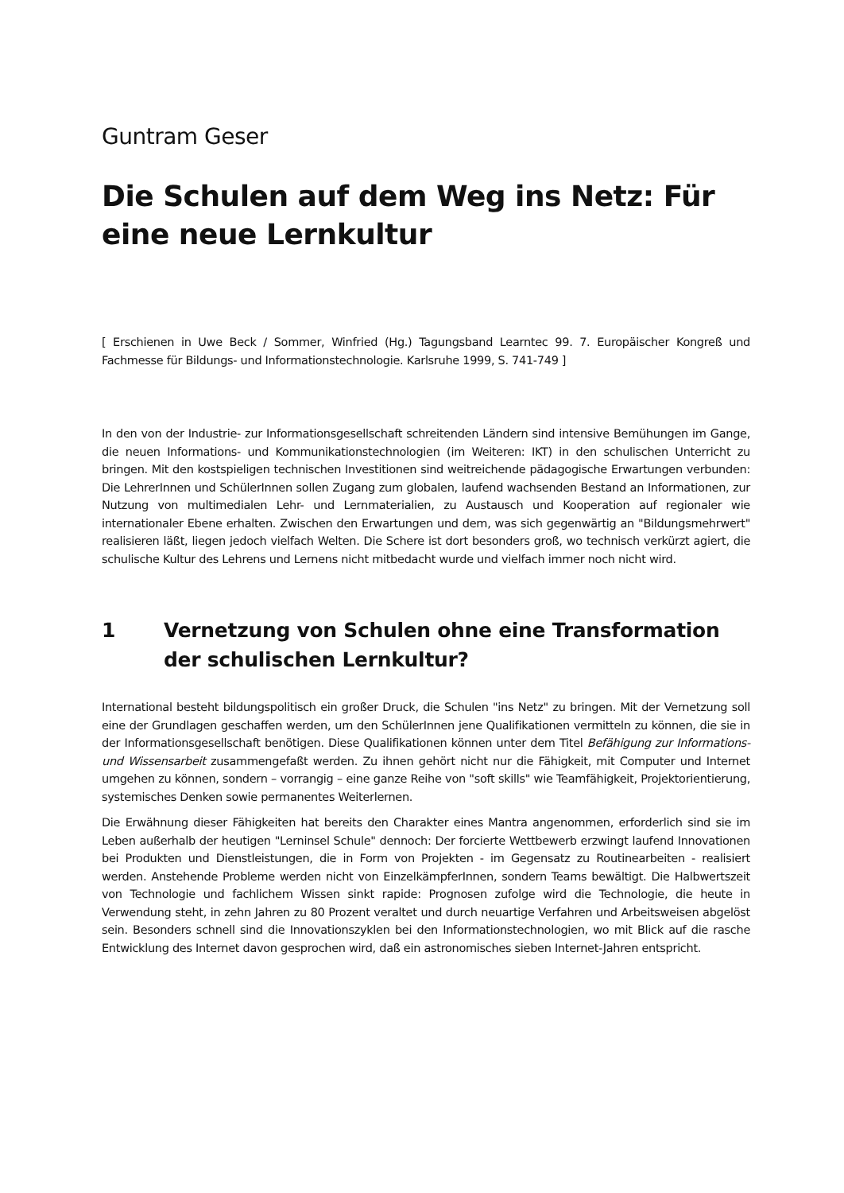Guntram Geser
Die Schulen auf dem Weg ins Netz: Für eine neue Lernkultur
[ Erschienen in Uwe Beck / Sommer, Winfried (Hg.) Tagungsband Learntec 99. 7. Europäischer Kongreß und Fachmesse für Bildungs- und Informationstechnologie. Karlsruhe 1999, S. 741-749 ]
In den von der Industrie- zur Informationsgesellschaft schreitenden Ländern sind intensive Bemühungen im Gange, die neuen Informations- und Kommunikationstechnologien (im Weiteren: IKT) in den schulischen Unterricht zu bringen. Mit den kostspieligen technischen Investitionen sind weitreichende pädagogische Erwartungen verbunden: Die LehrerInnen und SchülerInnen sollen Zugang zum globalen, laufend wachsenden Bestand an Informationen, zur Nutzung von multimedialen Lehr- und Lernmaterialien, zu Austausch und Kooperation auf regionaler wie internationaler Ebene erhalten. Zwischen den Erwartungen und dem, was sich gegenwärtig an "Bildungsmehrwert" realisieren läßt, liegen jedoch vielfach Welten. Die Schere ist dort besonders groß, wo technisch verkürzt agiert, die schulische Kultur des Lehrens und Lernens nicht mitbedacht wurde und vielfach immer noch nicht wird.
1 Vernetzung von Schulen ohne eine Transformation der schulischen Lernkultur?
International besteht bildungspolitisch ein großer Druck, die Schulen "ins Netz" zu bringen. Mit der Vernetzung soll eine der Grundlagen geschaffen werden, um den SchülerInnen jene Qualifikationen vermitteln zu können, die sie in der Informationsgesellschaft benötigen. Diese Qualifikationen können unter dem Titel Befähigung zur Informations- und Wissensarbeit zusammengefaßt werden. Zu ihnen gehört nicht nur die Fähigkeit, mit Computer und Internet umgehen zu können, sondern – vorrangig – eine ganze Reihe von "soft skills" wie Teamfähigkeit, Projektorientierung, systemisches Denken sowie permanentes Weiterlernen.
Die Erwähnung dieser Fähigkeiten hat bereits den Charakter eines Mantra angenommen, erforderlich sind sie im Leben außerhalb der heutigen "Lerninsel Schule" dennoch: Der forcierte Wettbewerb erzwingt laufend Innovationen bei Produkten und Dienstleistungen, die in Form von Projekten - im Gegensatz zu Routinearbeiten - realisiert werden. Anstehende Probleme werden nicht von EinzelkämpferInnen, sondern Teams bewältigt. Die Halbwertszeit von Technologie und fachlichem Wissen sinkt rapide: Prognosen zufolge wird die Technologie, die heute in Verwendung steht, in zehn Jahren zu 80 Prozent veraltet und durch neuartige Verfahren und Arbeitsweisen abgelöst sein. Besonders schnell sind die Innovationszyklen bei den Informationstechnologien, wo mit Blick auf die rasche Entwicklung des Internet davon gesprochen wird, daß ein astronomisches sieben Internet-Jahren entspricht.